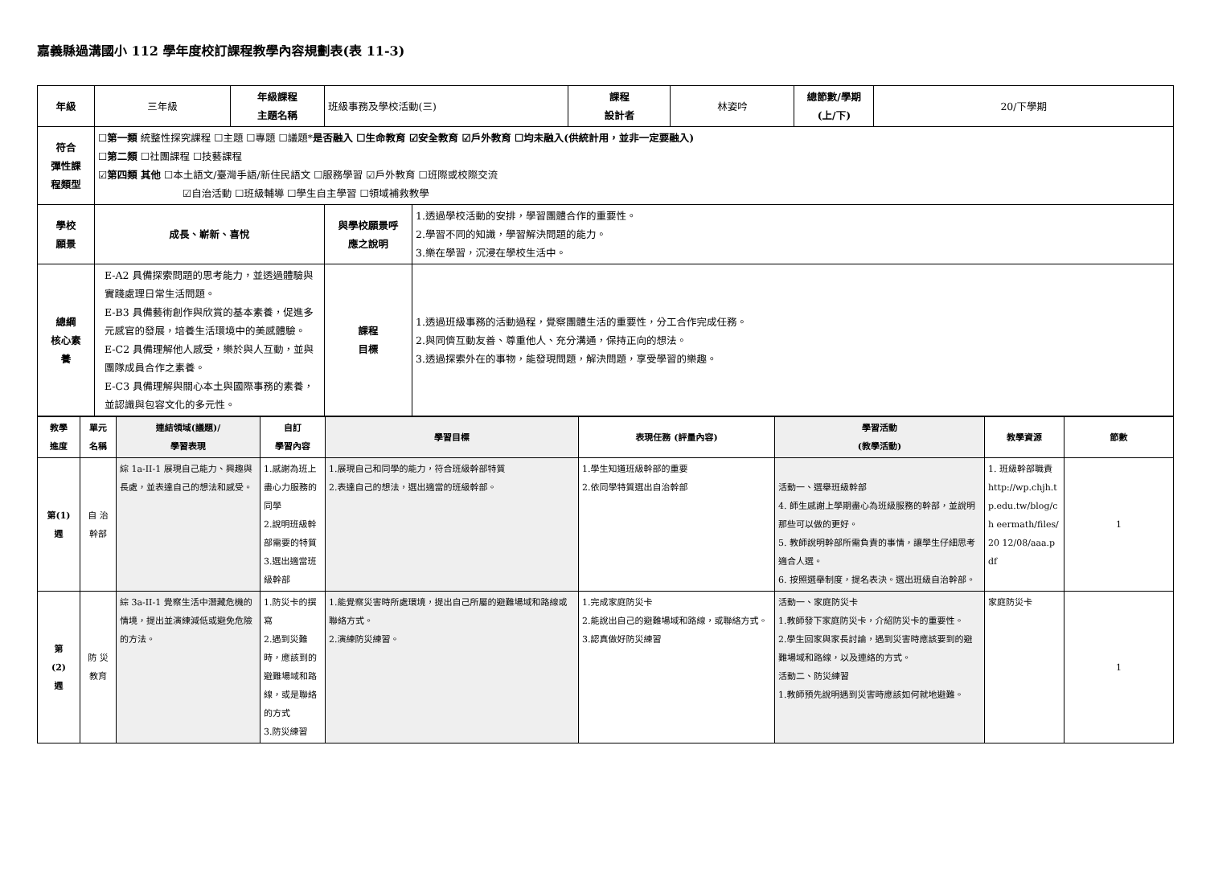嘉義縣過溝國小 112 學年度校訂課程教學內容規劃表(表 11-3)
| 年級 | 三年級 | 年級課程 主題名稱 | 班級事務及學校活動(三) | | 課程 設計者 | 林姿吟 | 總節數/學期 (上/下) | 20/下學期 |
| 符合 彈性課 程類型 | ☐ 第一類 統整性探究課程 ☐主題 ☐專題 ☐議題* 是否融入 ☐生命教育 ☑安全教育 ☑戶外教育 ☐均未融入(供統計用，並非一定要融入) ☐ 第二類 ☐社團課程 ☐技藝課程 ☑ 第四類 其他 ☐本土語文/臺灣手語/新住民語文 ☐服務學習 ☑戶外教育 ☐班際或校際交流 ☑自治活動 ☐班級輔導 ☐學生自主學習 ☐領域補救教學 | | | | | | | |
| 學校 願景 | 成長、嶄新、喜悅 | | 與學校願景呼 應之說明 | 1.透過學校活動的安排，學習團體合作的重要性。 2.學習不同的知識，學習解決問題的能力。 3.樂在學習，沉浸在學校生活中。 | | | | |
| 總綱 核心素 養 | E-A2 具備探索問題的思考能力，並透過體驗與實踐處理日常生活問題。 E-B3 具備藝術創作與欣賞的基本素養，促進多元感官的發展，培養生活環境中的美感體驗。 E-C2 具備理解他人感受，樂於與人互動，並與團隊成員合作之素養。 E-C3 具備理解與關心本土與國際事務的素養，並認識與包容文化的多元性。 | | 課程 目標 | 1.透過班級事務的活動過程，覺察團體生活的重要性，分工合作完成任務。 2.與同儕互動友善、尊重他人、充分溝通，保持正向的想法。 3.透過探索外在的事物，能發現問題，解決問題，享受學習的樂趣。 | | | | |
| 教學 進度 | 單元 名稱 | 連結領域(議題)/ 學習表現 | 自訂 學習內容 | 學習目標 | 表現任務 (評量內容) | 學習活動 (教學活動) | 教學資源 | 節數 |
| --- | --- | --- | --- | --- | --- | --- | --- | --- |
| 第(1) 週 | 自 治 幹部 | 綜 1a-II-1 展現自己能力、興趣與長處，並表達自己的想法和感受。 | 1.感謝為班上盡心力服務的同學 2.說明班級幹部需要的特質 3.選出適當班級幹部 | 1.展現自己和同學的能力，符合班級幹部特質 2.表達自己的想法，選出適當的班級幹部。 | 1.學生知道班級幹部的重要 2.依同學特質選出自治幹部 | 活動一、選舉班級幹部 4. 師生感謝上學期盡心為班級服務的幹部，並說明那些可以做的更好。 5. 教師說明幹部所需負責的事情，讓學生仔細思考適合人選。 6. 按照選舉制度，提名表決。選出班級自治幹部。 | 1. 班級幹部職責 http://wp.chjh.t p.edu.tw/blog/ch eermath/files/20 12/08/aaa.pdf | 1 |
| 第 (2) 週 | 防 災 教育 | 綜 3a-II-1 覺察生活中潛藏危機的情境，提出並演練減低或避免危險的方法。 | 1.防災卡的撰寫 2.遇到災難時，應該到的避難場域和路線，或是聯絡的方式 3.防災練習 | 1.能覺察災害時所處環境，提出自己所屬的避難場域和路線或聯絡方式。 2.演練防災練習。 | 1.完成家庭防災卡 2.能說出自己的避難場域和路線，或聯絡方式。 3.認真做好防災練習 | 活動一、家庭防災卡 1.教師發下家庭防災卡，介紹防災卡的重要性。 2.學生回家與家長討論，遇到災害時應該要到的避難場域和路線，以及連絡的方式。 活動二、防災練習 1.教師預先說明遇到災害時應該如何就地避難。 | 家庭防災卡 | 1 |